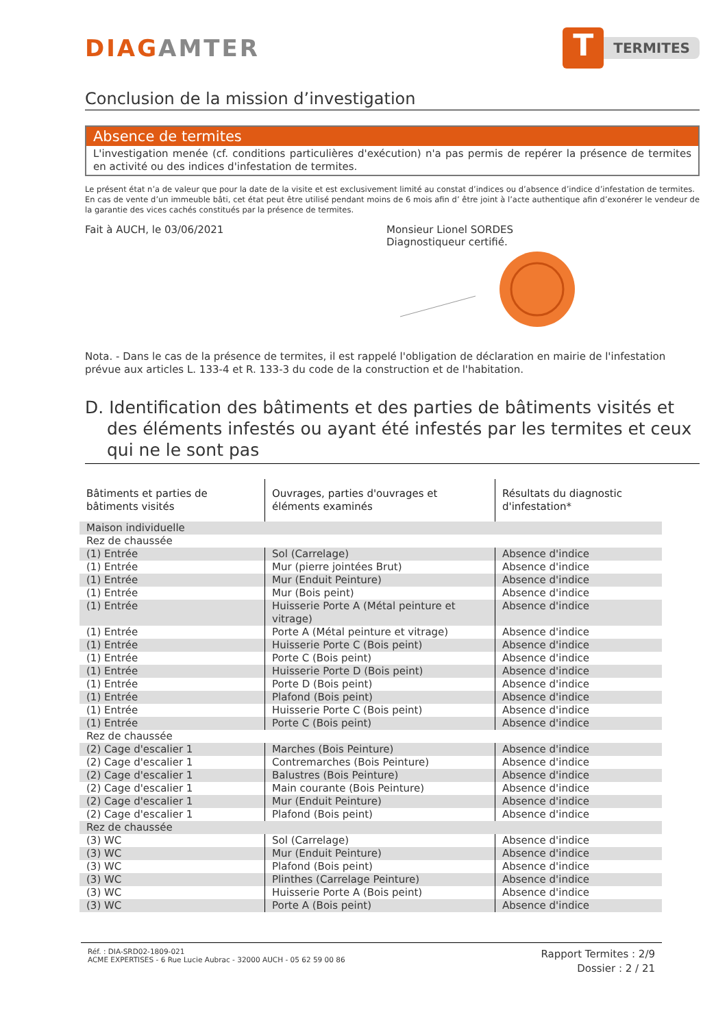DIAGAMTER
T
TERMITES
Conclusion de la mission d’investigation
Absence de termites
L'investigation menée (cf. conditions particulières d'exécution) n'a pas permis de repérer la présence de termites en activité ou des indices d'infestation de termites.
Le présent état n’a de valeur que pour la date de la visite et est exclusivement limité au constat d’indices ou d’absence d’indice d’infestation de termites.
En cas de vente d’un immeuble bâti, cet état peut être utilisé pendant moins de 6 mois afin d’ être joint à l’acte authentique afin d’exonérer le vendeur de la garantie des vices cachés constitués par la présence de termites.
Fait à AUCH, le 03/06/2021 Monsieur Lionel SORDES
Diagnostiqueur certifié.
Nota. - Dans le cas de la présence de termites, il est rappelé l'obligation de déclaration en mairie de l'infestation prévue aux articles L. 133-4 et R. 133-3 du code de la construction et de l'habitation.
D. Identification des bâtiments et des parties de bâtiments visités et des éléments infestés ou ayant été infestés par les termites et ceux qui ne le sont pas
| Bâtiments et parties de bâtiments visités | Ouvrages, parties d'ouvrages et éléments examinés | Résultats du diagnostic d'infestation* |
| --- | --- | --- |
| Maison individuelle | | |
| Rez de chaussée | | |
| (1) Entrée | Sol (Carrelage) | Absence d'indice |
| (1) Entrée | Mur (pierre jointées Brut) | Absence d'indice |
| (1) Entrée | Mur (Enduit Peinture) | Absence d'indice |
| (1) Entrée | Mur (Bois peint) | Absence d'indice |
| (1) Entrée | Huisserie Porte A (Métal peinture et vitrage) | Absence d'indice |
| (1) Entrée | Porte A (Métal peinture et vitrage) | Absence d'indice |
| (1) Entrée | Huisserie Porte C (Bois peint) | Absence d'indice |
| (1) Entrée | Porte C (Bois peint) | Absence d'indice |
| (1) Entrée | Huisserie Porte D (Bois peint) | Absence d'indice |
| (1) Entrée | Porte D (Bois peint) | Absence d'indice |
| (1) Entrée | Plafond (Bois peint) | Absence d'indice |
| (1) Entrée | Huisserie Porte C (Bois peint) | Absence d'indice |
| (1) Entrée | Porte C (Bois peint) | Absence d'indice |
| Rez de chaussée | | |
| (2) Cage d'escalier 1 | Marches (Bois Peinture) | Absence d'indice |
| (2) Cage d'escalier 1 | Contremarches (Bois Peinture) | Absence d'indice |
| (2) Cage d'escalier 1 | Balustres (Bois Peinture) | Absence d'indice |
| (2) Cage d'escalier 1 | Main courante (Bois Peinture) | Absence d'indice |
| (2) Cage d'escalier 1 | Mur (Enduit Peinture) | Absence d'indice |
| (2) Cage d'escalier 1 | Plafond (Bois peint) | Absence d'indice |
| Rez de chaussée | | |
| (3) WC | Sol (Carrelage) | Absence d'indice |
| (3) WC | Mur (Enduit Peinture) | Absence d'indice |
| (3) WC | Plafond (Bois peint) | Absence d'indice |
| (3) WC | Plinthes (Carrelage Peinture) | Absence d'indice |
| (3) WC | Huisserie Porte A (Bois peint) | Absence d'indice |
| (3) WC | Porte A (Bois peint) | Absence d'indice |
Réf. : DIA-SRD02-1809-021
ACME EXPERTISES - 6 Rue Lucie Aubrac - 32000 AUCH - 05 62 59 00 86
Rapport Termites : 2/9
Dossier : 2 / 21